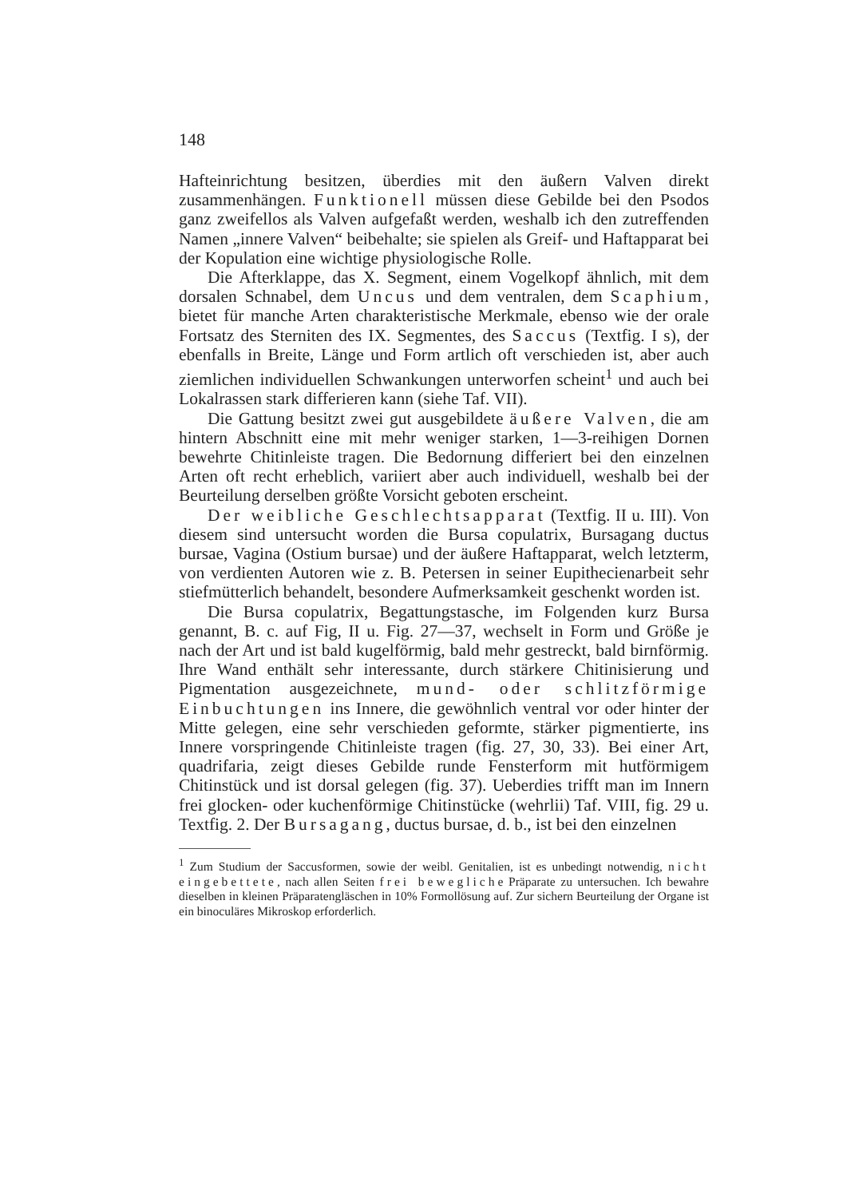148
Hafteinrichtung besitzen, überdies mit den äußern Valven direkt zusammenhängen. Funktionell müssen diese Gebilde bei den Psodos ganz zweifellos als Valven aufgefaßt werden, weshalb ich den zutreffenden Namen „innere Valven“ beibehalte; sie spielen als Greif- und Haftapparat bei der Kopulation eine wichtige physiologische Rolle.
Die Afterklappe, das X. Segment, einem Vogelkopf ähnlich, mit dem dorsalen Schnabel, dem Uncus und dem ventralen, dem Scaphium, bietet für manche Arten charakteristische Merkmale, ebenso wie der orale Fortsatz des Sterniten des IX. Segmentes, des Saccus (Textfig. I s), der ebenfalls in Breite, Länge und Form artlich oft verschieden ist, aber auch ziemlichen individuellen Schwankungen unterworfen scheint<sup>1</sup> und auch bei Lokalrassen stark differieren kann (siehe Taf. VII).
Die Gattung besitzt zwei gut ausgebildete äußere Valven, die am hintern Abschnitt eine mit mehr weniger starken, 1—3-reihigen Dornen bewehrte Chitinleiste tragen. Die Bedornung differiert bei den einzelnen Arten oft recht erheblich, variiert aber auch individuell, weshalb bei der Beurteilung derselben größte Vorsicht geboten erscheint.
Der weibliche Geschlechtsapparat (Textfig. II u. III). Von diesem sind untersucht worden die Bursa copulatrix, Bursagang ductus bursae, Vagina (Ostium bursae) und der äußere Haftapparat, welch letzterm, von verdienten Autoren wie z. B. Petersen in seiner Eupithecienarbeit sehr stiefmütterlich behandelt, besondere Aufmerksamkeit geschenkt worden ist.
Die Bursa copulatrix, Begattungstasche, im Folgenden kurz Bursa genannt, B. c. auf Fig, II u. Fig. 27—37, wechselt in Form und Größe je nach der Art und ist bald kugelförmig, bald mehr gestreckt, bald birnförmig. Ihre Wand enthält sehr interessante, durch stärkere Chitinisierung und Pigmentation ausgezeichnete, mund- oder schlitzförmige Einbuchtungen ins Innere, die gewöhnlich ventral vor oder hinter der Mitte gelegen, eine sehr verschieden geformte, stärker pigmentierte, ins Innere vorspringende Chitinleiste tragen (fig. 27, 30, 33). Bei einer Art, quadrifaria, zeigt dieses Gebilde runde Fensterform mit hutförmigem Chitinstück und ist dorsal gelegen (fig. 37). Ueberdies trifft man im Innern frei glocken- oder kuchenförmige Chitinstücke (wehrlii) Taf. VIII, fig. 29 u. Textfig. 2. Der Bursagang, ductus bursae, d. b., ist bei den einzelnen
<sup>1</sup> Zum Studium der Saccusformen, sowie der weibl. Genitalien, ist es unbedingt notwendig, nicht eingebettete, nach allen Seiten frei bewegliche Präparate zu untersuchen. Ich bewahre dieselben in kleinen Präparatengläschen in 10% Formollösung auf. Zur sichern Beurteilung der Organe ist ein binoculäres Mikroskop erforderlich.